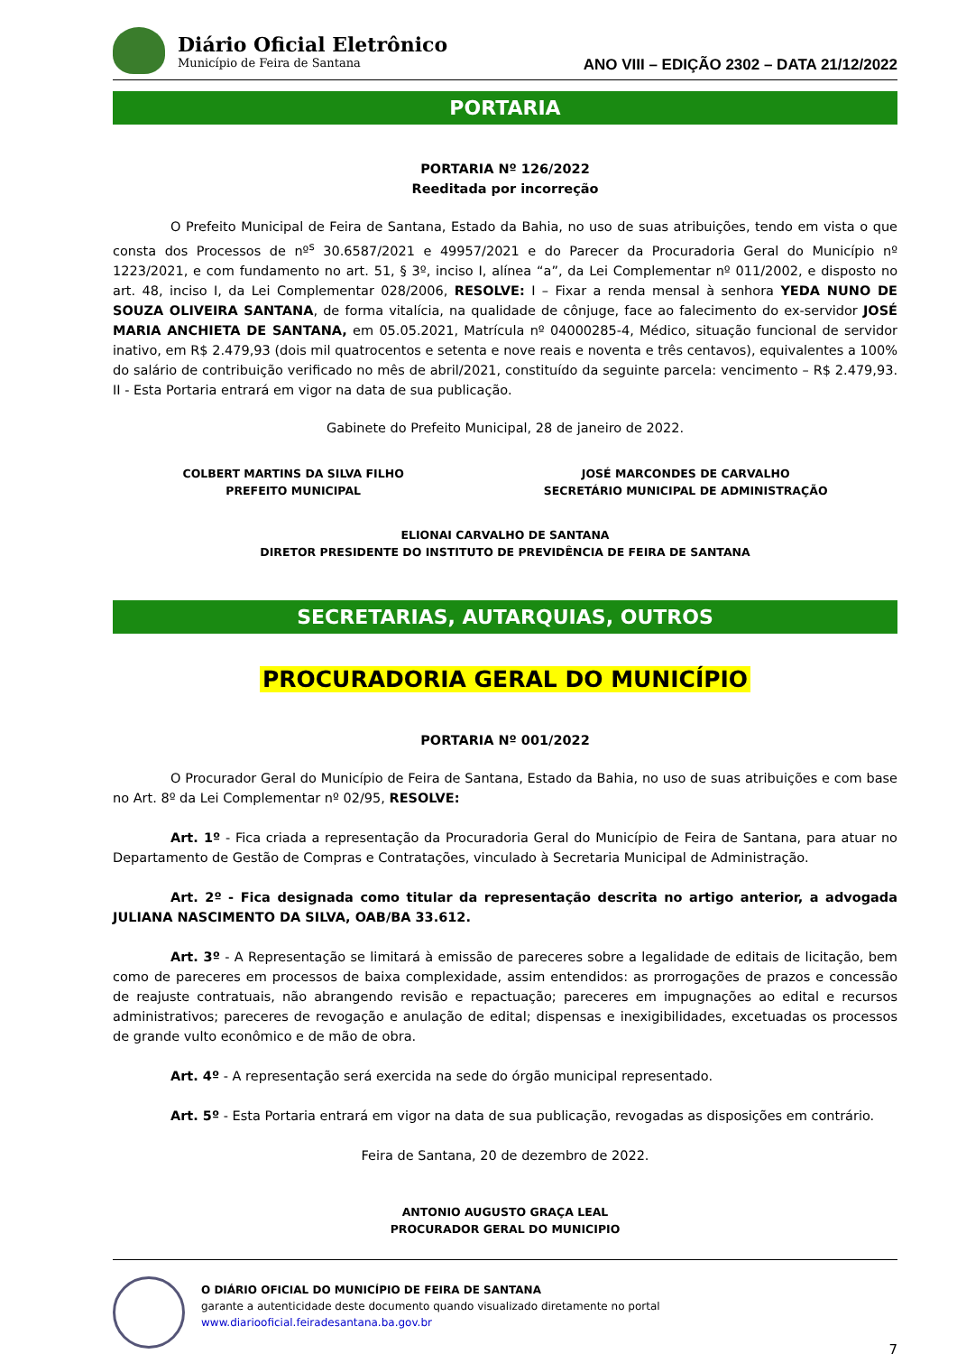Diário Oficial Eletrônico
Município de Feira de Santana
ANO VIII – EDIÇÃO 2302 – DATA 21/12/2022
PORTARIA
PORTARIA Nº 126/2022
Reeditada por incorreção
O Prefeito Municipal de Feira de Santana, Estado da Bahia, no uso de suas atribuições, tendo em vista o que consta dos Processos de nº<sup>s</sup> 30.6587/2021 e 49957/2021 e do Parecer da Procuradoria Geral do Município nº 1223/2021, e com fundamento no art. 51, § 3º, inciso I, alínea “a”, da Lei Complementar nº 011/2002, e disposto no art. 48, inciso I, da Lei Complementar 028/2006, RESOLVE: I – Fixar a renda mensal à senhora YEDA NUNO DE SOUZA OLIVEIRA SANTANA, de forma vitalícia, na qualidade de cônjuge, face ao falecimento do ex-servidor JOSÉ MARIA ANCHIETA DE SANTANA, em 05.05.2021, Matrícula nº 04000285-4, Médico, situação funcional de servidor inativo, em R$ 2.479,93 (dois mil quatrocentos e setenta e nove reais e noventa e três centavos), equivalentes a 100% do salário de contribuição verificado no mês de abril/2021, constituído da seguinte parcela: vencimento – R$ 2.479,93. II - Esta Portaria entrará em vigor na data de sua publicação.
Gabinete do Prefeito Municipal, 28 de janeiro de 2022.
COLBERT MARTINS DA SILVA FILHO
PREFEITO MUNICIPAL
JOSÉ MARCONDES DE CARVALHO
SECRETÁRIO MUNICIPAL DE ADMINISTRAÇÃO
ELIONAI CARVALHO DE SANTANA
DIRETOR PRESIDENTE DO INSTITUTO DE PREVIDÊNCIA DE FEIRA DE SANTANA
SECRETARIAS, AUTARQUIAS, OUTROS
PROCURADORIA GERAL DO MUNICÍPIO
PORTARIA Nº 001/2022
O Procurador Geral do Município de Feira de Santana, Estado da Bahia, no uso de suas atribuições e com base no Art. 8º da Lei Complementar nº 02/95, RESOLVE:
Art. 1º - Fica criada a representação da Procuradoria Geral do Município de Feira de Santana, para atuar no Departamento de Gestão de Compras e Contratações, vinculado à Secretaria Municipal de Administração.
Art. 2º - Fica designada como titular da representação descrita no artigo anterior, a advogada JULIANA NASCIMENTO DA SILVA, OAB/BA 33.612.
Art. 3º - A Representação se limitará à emissão de pareceres sobre a legalidade de editais de licitação, bem como de pareceres em processos de baixa complexidade, assim entendidos: as prorrogações de prazos e concessão de reajuste contratuais, não abrangendo revisão e repactuação; pareceres em impugnações ao edital e recursos administrativos; pareceres de revogação e anulação de edital; dispensas e inexigibilidades, excetuadas os processos de grande vulto econômico e de mão de obra.
Art. 4º - A representação será exercida na sede do órgão municipal representado.
Art. 5º - Esta Portaria entrará em vigor na data de sua publicação, revogadas as disposições em contrário.
Feira de Santana, 20 de dezembro de 2022.
ANTONIO AUGUSTO GRAÇA LEAL
PROCURADOR GERAL DO MUNICIPIO
O DIÁRIO OFICIAL DO MUNICÍPIO DE FEIRA DE SANTANA
garante a autenticidade deste documento quando visualizado diretamente no portal
www.diariooficial.feiradesantana.ba.gov.br
7